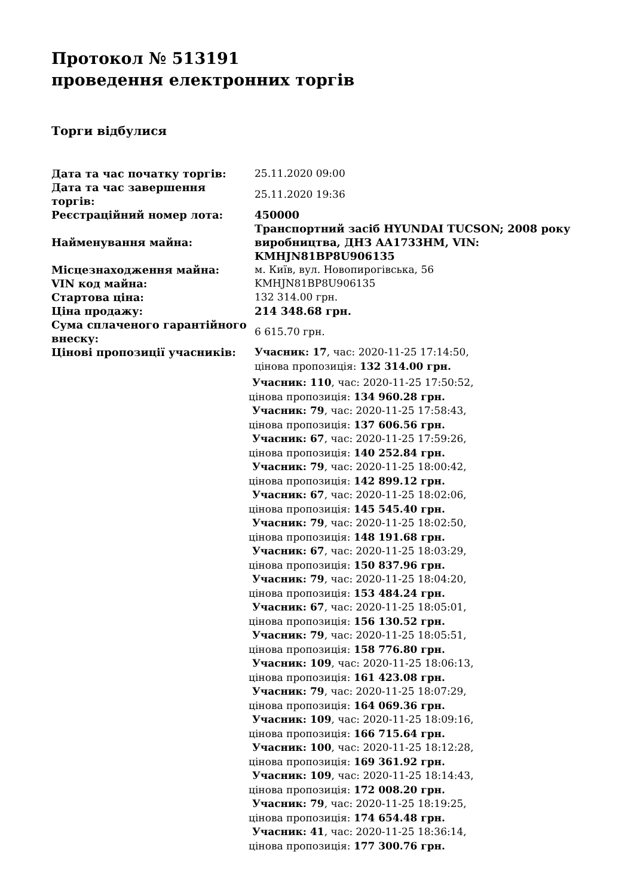Протокол № 513191
проведення електронних торгів
Торги відбулися
| Дата та час початку торгів: | 25.11.2020 09:00 |
| Дата та час завершення торгів: | 25.11.2020 19:36 |
| Реєстраційний номер лота: | 450000 |
| Найменування майна: | Транспортний засіб HYUNDAI TUCSON; 2008 року виробництва, ДНЗ АА1733НМ, VIN: KMHJN81BP8U906135 |
| Місцезнаходження майна: | м. Київ, вул. Новопирогівська, 56 |
| VIN код майна: | KMHJN81BP8U906135 |
| Стартова ціна: | 132 314.00 грн. |
| Ціна продажу: | 214 348.68 грн. |
| Сума сплаченого гарантійного внеску: | 6 615.70 грн. |
| Цінові пропозиції учасників: | Учасник: 17 , час: 2020-11-25 17:14:50, цінова пропозиція: 132 314.00 грн. Учасник: 110 , час: 2020-11-25 17:50:52, цінова пропозиція: 134 960.28 грн. Учасник: 79 , час: 2020-11-25 17:58:43, цінова пропозиція: 137 606.56 грн. Учасник: 67 , час: 2020-11-25 17:59:26, цінова пропозиція: 140 252.84 грн. Учасник: 79 , час: 2020-11-25 18:00:42, цінова пропозиція: 142 899.12 грн. Учасник: 67 , час: 2020-11-25 18:02:06, цінова пропозиція: 145 545.40 грн. Учасник: 79 , час: 2020-11-25 18:02:50, цінова пропозиція: 148 191.68 грн. Учасник: 67 , час: 2020-11-25 18:03:29, цінова пропозиція: 150 837.96 грн. Учасник: 79 , час: 2020-11-25 18:04:20, цінова пропозиція: 153 484.24 грн. Учасник: 67 , час: 2020-11-25 18:05:01, цінова пропозиція: 156 130.52 грн. Учасник: 79 , час: 2020-11-25 18:05:51, цінова пропозиція: 158 776.80 грн. Учасник: 109 , час: 2020-11-25 18:06:13, цінова пропозиція: 161 423.08 грн. Учасник: 79 , час: 2020-11-25 18:07:29, цінова пропозиція: 164 069.36 грн. Учасник: 109 , час: 2020-11-25 18:09:16, цінова пропозиція: 166 715.64 грн. Учасник: 100 , час: 2020-11-25 18:12:28, цінова пропозиція: 169 361.92 грн. Учасник: 109 , час: 2020-11-25 18:14:43, цінова пропозиція: 172 008.20 грн. Учасник: 79 , час: 2020-11-25 18:19:25, цінова пропозиція: 174 654.48 грн. Учасник: 41 , час: 2020-11-25 18:36:14, цінова пропозиція: 177 300.76 грн. |